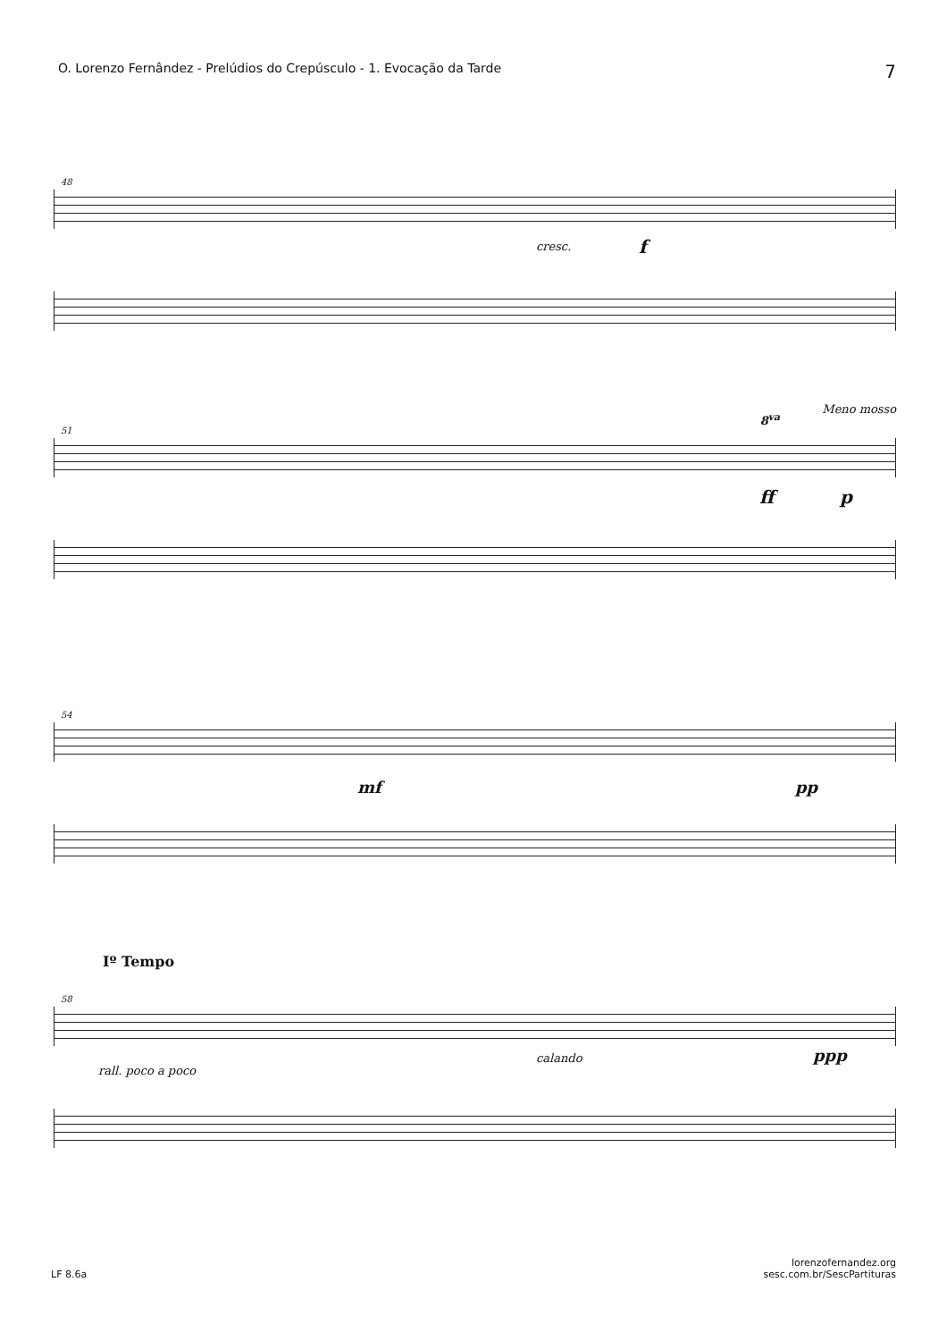O. Lorenzo Fernândez - Prelúdios do Crepúsculo - 1. Evocação da Tarde 7
48
cresc. f
51
Meno mosso
8<sup>va</sup>
ff p
54
mf pp
58
Iº Tempo
rall. poco a poco
calando ppp
LF 8.6a lorenzofernandez.org
sesc.com.br/SescPartituras